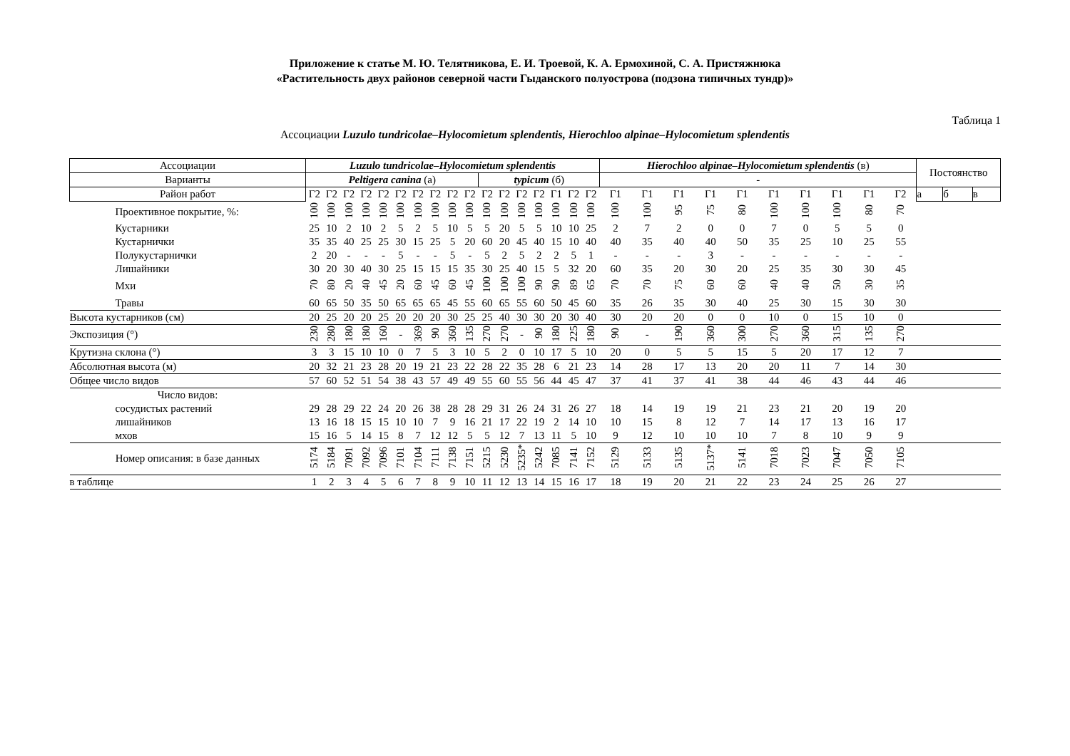Приложение к статье М. Ю. Телятникова, Е. И. Троевой, К. А. Ермохиной, С. А. Пристяжнюка
«Растительность двух районов северной части Гыданского полуострова (подзона типичных тундр)»
Таблица 1
Ассоциации Luzulo tundricolae–Hylocomietum splendentis, Hierochloo alpinae–Hylocomietum splendentis
| Ассоциации | Luzulo tundricolae–Hylocomietum splendentis | | | | | | | | | | | | | | | | | Hierochloo alpinae–Hylocomietum splendentis (в) | | | | | | | | | | Постоянство | | |
| --- | --- | --- | --- | --- | --- | --- | --- | --- | --- | --- | --- | --- | --- | --- | --- | --- | --- | --- | --- | --- | --- | --- | --- | --- | --- | --- | --- | --- | --- | --- |
| Варианты | Peltigera canina (а) | | | | | | | | | | typicum (б) | | | | | | | - | | | | | | | | | | | | |
| Район работ | Г2 | Г2 | Г2 | Г2 | Г2 | Г2 | Г2 | Г2 | Г2 | Г2 | Г2 | Г2 | Г2 | Г2 | Г1 | Г2 | Г2 | Г1 | Г1 | Г1 | Г1 | Г1 | Г1 | Г1 | Г1 | Г1 | Г2 | а | б | в |
| Проективное покрытие, %: | 100 | 100 | 100 | 100 | 100 | 100 | 100 | 100 | 100 | 100 | 100 | 100 | 100 | 100 | 100 | 100 | 100 | 100 | 100 | 95 | 75 | 80 | 100 | 100 | 100 | 80 | 70 | | | |
| Кустарники | 25 | 10 | 2 | 10 | 2 | 5 | 2 | 5 | 10 | 5 | 5 | 20 | 5 | 5 | 10 | 10 | 25 | 2 | 7 | 2 | 0 | 0 | 7 | 0 | 5 | 5 | 0 | | | |
| Кустарнички | 35 | 35 | 40 | 25 | 25 | 30 | 15 | 25 | 5 | 20 | 60 | 20 | 45 | 40 | 15 | 10 | 40 | 40 | 35 | 40 | 40 | 50 | 35 | 25 | 10 | 25 | 55 | | | |
| Полукустарнички | 2 | 20 | - | - | - | 5 | - | - | 5 | - | 5 | 2 | 5 | 2 | 2 | 5 | 1 | - | - | - | 3 | - | - | - | - | - | - | | | |
| Лишайники | 30 | 20 | 30 | 40 | 30 | 25 | 15 | 15 | 15 | 35 | 30 | 25 | 40 | 15 | 5 | 32 | 20 | 60 | 35 | 20 | 30 | 20 | 25 | 35 | 30 | 30 | 45 | | | |
| Мхи | 70 | 80 | 20 | 40 | 45 | 20 | 60 | 45 | 60 | 45 | 100 | 100 | 100 | 90 | 90 | 89 | 65 | 70 | 70 | 75 | 60 | 60 | 40 | 40 | 50 | 30 | 35 | | | |
| Травы | 60 | 65 | 50 | 35 | 50 | 65 | 65 | 65 | 45 | 55 | 60 | 65 | 55 | 60 | 50 | 45 | 60 | 35 | 26 | 35 | 30 | 40 | 25 | 30 | 15 | 30 | 30 | | | |
| Высота кустарников (см) | 20 | 25 | 20 | 20 | 25 | 20 | 20 | 20 | 30 | 25 | 25 | 40 | 30 | 30 | 20 | 30 | 40 | 30 | 20 | 20 | 0 | 0 | 10 | 0 | 15 | 10 | 0 | | | |
| Экспозиция (°) | 230 | 280 | 180 | 180 | 160 | - | 369 | 90 | 360 | 135 | 270 | 270 | - | 90 | 180 | 225 | 180 | 90 | - | 190 | 360 | 300 | 270 | 360 | 315 | 135 | 270 | | | |
| Крутизна склона (°) | 3 | 3 | 15 | 10 | 10 | 0 | 7 | 5 | 3 | 10 | 5 | 2 | 0 | 10 | 17 | 5 | 10 | 20 | 0 | 5 | 5 | 15 | 5 | 20 | 17 | 12 | 7 | | | |
| Абсолютная высота (м) | 20 | 32 | 21 | 23 | 28 | 20 | 19 | 21 | 23 | 22 | 28 | 22 | 35 | 28 | 6 | 21 | 23 | 14 | 28 | 17 | 13 | 20 | 20 | 11 | 7 | 14 | 30 | | | |
| Общее число видов | 57 | 60 | 52 | 51 | 54 | 38 | 43 | 57 | 49 | 49 | 55 | 60 | 55 | 56 | 44 | 45 | 47 | 37 | 41 | 37 | 41 | 38 | 44 | 46 | 43 | 44 | 46 | | | |
| Число видов: | | | | | | | | | | | | | | | | | | | | | | | | | | | | | | |
| сосудистых растений | 29 | 28 | 29 | 22 | 24 | 20 | 26 | 38 | 28 | 28 | 29 | 31 | 26 | 24 | 31 | 26 | 27 | 18 | 14 | 19 | 19 | 21 | 23 | 21 | 20 | 19 | 20 | | | |
| лишайников | 13 | 16 | 18 | 15 | 15 | 10 | 10 | 7 | 9 | 16 | 21 | 17 | 22 | 19 | 2 | 14 | 10 | 10 | 15 | 8 | 12 | 7 | 14 | 17 | 13 | 16 | 17 | | | |
| мхов | 15 | 16 | 5 | 14 | 15 | 8 | 7 | 12 | 12 | 5 | 5 | 12 | 7 | 13 | 11 | 5 | 10 | 9 | 12 | 10 | 10 | 10 | 7 | 8 | 10 | 9 | 9 | | | |
| Номер описания: в базе данных | 5174 | 5184 | 7091 | 7092 | 7096 | 7101 | 7104 | 7111 | 7138 | 7151 | 5215 | 5230 | 5235* | 5242 | 7085 | 7141 | 7152 | 5129 | 5133 | 5135 | 5137* | 5141 | 7018 | 7023 | 7047 | 7050 | 7105 | | | |
| в таблице | 1 | 2 | 3 | 4 | 5 | 6 | 7 | 8 | 9 | 10 | 11 | 12 | 13 | 14 | 15 | 16 | 17 | 18 | 19 | 20 | 21 | 22 | 23 | 24 | 25 | 26 | 27 | | | |